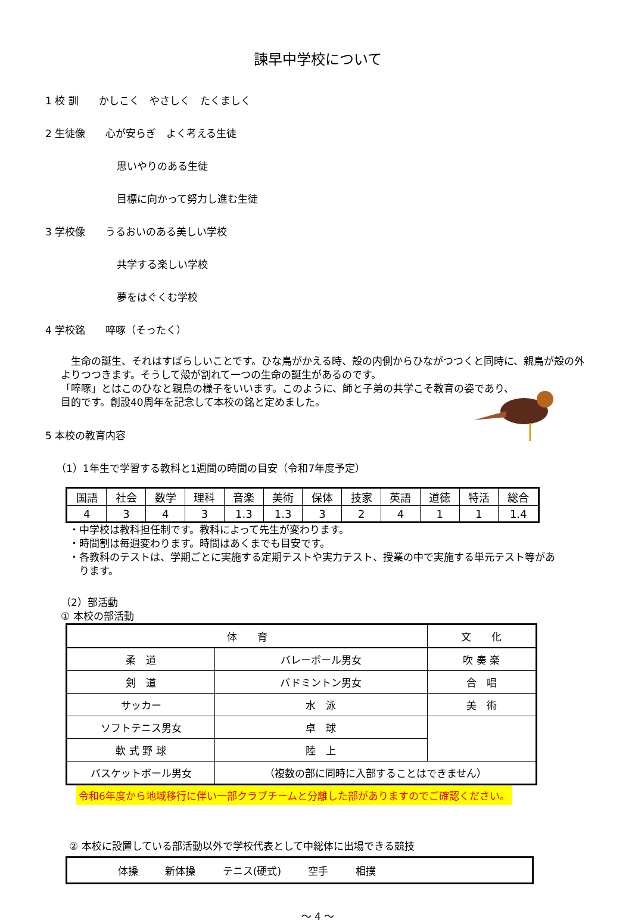諫早中学校について
1 校 訓　　かしこく　やさしく　たくましく
2 生徒像　　心が安らぎ　よく考える生徒
思いやりのある生徒
目標に向かって努力し進む生徒
3 学校像　　うるおいのある美しい学校
共学する楽しい学校
夢をはぐくむ学校
4 学校銘　　啐啄（そったく）
　生命の誕生、それはすばらしいことです。ひな鳥がかえる時、殻の内側からひながつつくと同時に、親鳥が殻の外よりつつきます。そうして殻が割れて一つの生命の誕生があるのです。
「啐啄」とはこのひなと親鳥の様子をいいます。このように、師と子弟の共学こそ教育の姿であり、
目的です。創設40周年を記念して本校の銘と定めました。
5 本校の教育内容
（1）1年生で学習する教科と1週間の時間の目安（令和7年度予定）
| 国語 | 社会 | 数学 | 理科 | 音楽 | 美術 | 保体 | 技家 | 英語 | 道徳 | 特活 | 総合 |
| 4 | 3 | 4 | 3 | 1.3 | 1.3 | 3 | 2 | 4 | 1 | 1 | 1.4 |
・中学校は教科担任制です。教科によって先生が変わります。
・時間割は毎週変わります。時間はあくまでも目安です。
・各教科のテストは、学期ごとに実施する定期テストや実力テスト、授業の中で実施する単元テスト等があ
　ります。
（2）部活動
① 本校の部活動
| 体 育 | | 文 化 |
| --- | --- | --- |
| 柔 道 | バレーボール男女 | 吹 奏 楽 |
| 剣 道 | バドミントン男女 | 合 唱 |
| サッカー | 水 泳 | 美 術 |
| ソフトテニス男女 | 卓 球 | |
| 軟 式 野 球 | 陸 上 | |
| バスケットボール男女 | （複数の部に同時に入部することはできません） | |
令和6年度から地域移行に伴い一部クラブチームと分離した部がありますのでご確認ください。
② 本校に設置している部活動以外で学校代表として中総体に出場できる競技
体操 新体操 テニス(硬式) 空手 相撲
～ 4 ～